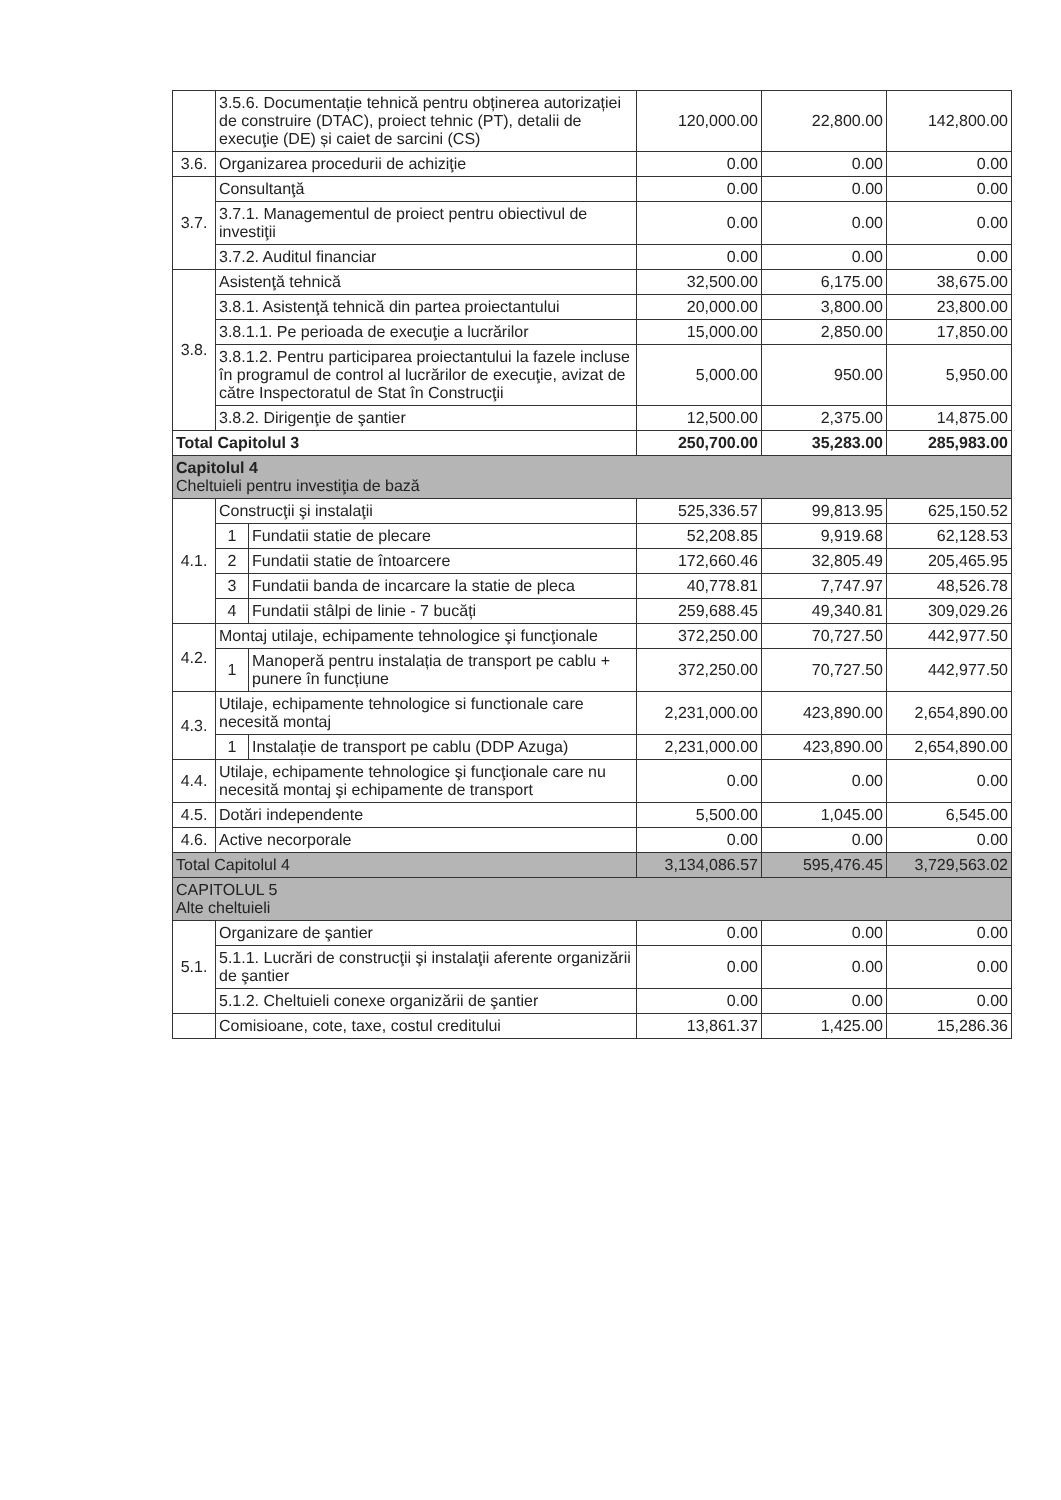| | 3.5.6. Documentație tehnică pentru obținerea autorizației de construire (DTAC), proiect tehnic (PT), detalii de execuţie (DE) și caiet de sarcini (CS) | | 120,000.00 | 22,800.00 | 142,800.00 |
| 3.6. | Organizarea procedurii de achiziţie | | 0.00 | 0.00 | 0.00 |
| 3.7. | Consultanţă | | 0.00 | 0.00 | 0.00 |
| | 3.7.1. Managementul de proiect pentru obiectivul de investiţii | | 0.00 | 0.00 | 0.00 |
| | 3.7.2. Auditul financiar | | 0.00 | 0.00 | 0.00 |
| 3.8. | Asistenţă tehnică | | 32,500.00 | 6,175.00 | 38,675.00 |
| | 3.8.1. Asistenţă tehnică din partea proiectantului | | 20,000.00 | 3,800.00 | 23,800.00 |
| | 3.8.1.1. Pe perioada de execuţie a lucrărilor | | 15,000.00 | 2,850.00 | 17,850.00 |
| | 3.8.1.2. Pentru participarea proiectantului la fazele incluse în programul de control al lucrărilor de execuţie, avizat de către Inspectoratul de Stat în Construcţii | | 5,000.00 | 950.00 | 5,950.00 |
| | 3.8.2. Dirigenţie de şantier | | 12,500.00 | 2,375.00 | 14,875.00 |
| Total Capitolul 3 | | | 250,700.00 | 35,283.00 | 285,983.00 |
| Capitolul 4 Cheltuieli pentru investiţia de bază | | | | | |
| 4.1. | Construcţii şi instalaţii | | 525,336.57 | 99,813.95 | 625,150.52 |
| | 1 | Fundatii statie de plecare | 52,208.85 | 9,919.68 | 62,128.53 |
| | 2 | Fundatii statie de întoarcere | 172,660.46 | 32,805.49 | 205,465.95 |
| | 3 | Fundatii banda de incarcare la statie de pleca | 40,778.81 | 7,747.97 | 48,526.78 |
| | 4 | Fundatii stâlpi de linie - 7 bucăți | 259,688.45 | 49,340.81 | 309,029.26 |
| 4.2. | Montaj utilaje, echipamente tehnologice şi funcţionale | | 372,250.00 | 70,727.50 | 442,977.50 |
| | 1 | Manoperă pentru instalația de transport pe cablu + punere în funcțiune | 372,250.00 | 70,727.50 | 442,977.50 |
| 4.3. | Utilaje, echipamente tehnologice si functionale care necesită montaj | | 2,231,000.00 | 423,890.00 | 2,654,890.00 |
| | 1 | Instalație de transport pe cablu (DDP Azuga) | 2,231,000.00 | 423,890.00 | 2,654,890.00 |
| 4.4. | Utilaje, echipamente tehnologice şi funcţionale care nu necesită montaj şi echipamente de transport | | 0.00 | 0.00 | 0.00 |
| 4.5. | Dotări independente | | 5,500.00 | 1,045.00 | 6,545.00 |
| 4.6. | Active necorporale | | 0.00 | 0.00 | 0.00 |
| Total Capitolul 4 | | | 3,134,086.57 | 595,476.45 | 3,729,563.02 |
| CAPITOLUL 5 Alte cheltuieli | | | | | |
| 5.1. | Organizare de şantier | | 0.00 | 0.00 | 0.00 |
| | 5.1.1. Lucrări de construcţii şi instalaţii aferente organizării de şantier | | 0.00 | 0.00 | 0.00 |
| | 5.1.2. Cheltuieli conexe organizării de şantier | | 0.00 | 0.00 | 0.00 |
| | Comisioane, cote, taxe, costul creditului | | 13,861.37 | 1,425.00 | 15,286.36 |